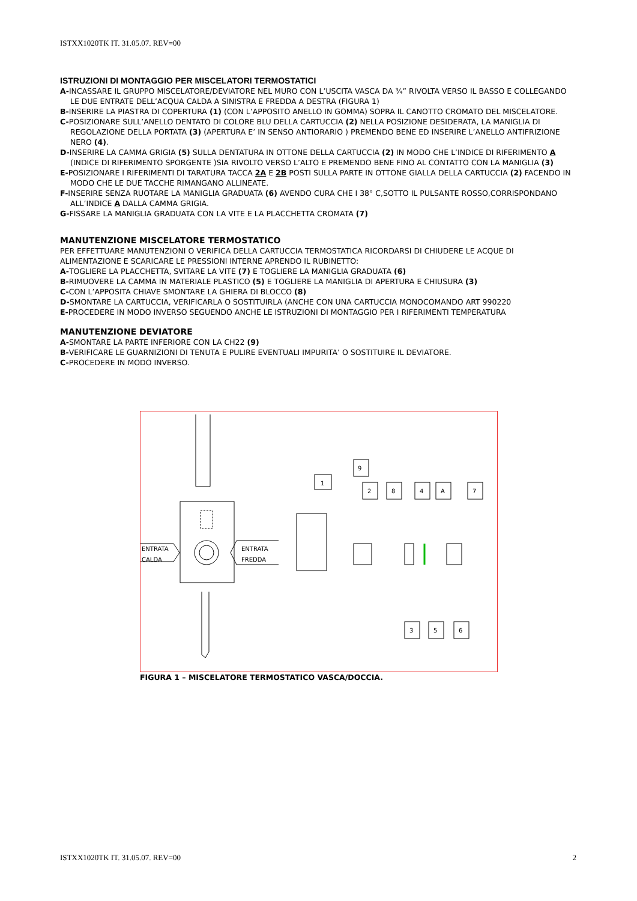ISTXX1020TK IT. 31.05.07. REV=00
ISTRUZIONI DI MONTAGGIO PER MISCELATORI TERMOSTATICI
A-INCASSARE IL GRUPPO MISCELATORE/DEVIATORE NEL MURO CON L’USCITA VASCA DA ¾” RIVOLTA VERSO IL BASSO E COLLEGANDO LE DUE ENTRATE DELL’ACQUA CALDA A SINISTRA E FREDDA A DESTRA (FIGURA 1)
B-INSERIRE LA PIASTRA DI COPERTURA (1) (CON L’APPOSITO ANELLO IN GOMMA) SOPRA IL CANOTTO CROMATO DEL MISCELATORE.
C-POSIZIONARE SULL’ANELLO DENTATO DI COLORE BLU DELLA CARTUCCIA (2) NELLA POSIZIONE DESIDERATA, LA MANIGLIA DI REGOLAZIONE DELLA PORTATA (3) (APERTURA E’ IN SENSO ANTIORARIO ) PREMENDO BENE ED INSERIRE L’ANELLO ANTIFRIZIONE NERO (4).
D-INSERIRE LA CAMMA GRIGIA (5) SULLA DENTATURA IN OTTONE DELLA CARTUCCIA (2) IN MODO CHE L’INDICE DI RIFERIMENTO A (INDICE DI RIFERIMENTO SPORGENTE )SIA RIVOLTO VERSO L’ALTO E PREMENDO BENE FINO AL CONTATTO CON LA MANIGLIA (3)
E-POSIZIONARE I RIFERIMENTI DI TARATURA TACCA 2A E 2B POSTI SULLA PARTE IN OTTONE GIALLA DELLA CARTUCCIA (2) FACENDO IN MODO CHE LE DUE TACCHE RIMANGANO ALLINEATE.
F-INSERIRE SENZA RUOTARE LA MANIGLIA GRADUATA (6) AVENDO CURA CHE I 38° C,SOTTO IL PULSANTE ROSSO,CORRISPONDANO ALL’INDICE A DALLA CAMMA GRIGIA.
G-FISSARE LA MANIGLIA GRADUATA CON LA VITE E LA PLACCHETTA CROMATA (7)
MANUTENZIONE MISCELATORE TERMOSTATICO
PER EFFETTUARE MANUTENZIONI O VERIFICA DELLA CARTUCCIA TERMOSTATICA RICORDARSI DI CHIUDERE LE ACQUE DI ALIMENTAZIONE E SCARICARE LE PRESSIONI INTERNE APRENDO IL RUBINETTO:
A-TOGLIERE LA PLACCHETTA, SVITARE LA VITE (7) E TOGLIERE LA MANIGLIA GRADUATA (6)
B-RIMUOVERE LA CAMMA IN MATERIALE PLASTICO (5) E TOGLIERE LA MANIGLIA DI APERTURA E CHIUSURA (3)
C-CON L’APPOSITA CHIAVE SMONTARE LA GHIERA DI BLOCCO (8)
D-SMONTARE LA CARTUCCIA, VERIFICARLA O SOSTITUIRLA (ANCHE CON UNA CARTUCCIA MONOCOMANDO ART 990220
E-PROCEDERE IN MODO INVERSO SEGUENDO ANCHE LE ISTRUZIONI DI MONTAGGIO PER I RIFERIMENTI TEMPERATURA
MANUTENZIONE DEVIATORE
A-SMONTARE LA PARTE INFERIORE CON LA CH22 (9)
B-VERIFICARE LE GUARNIZIONI DI TENUTA E PULIRE EVENTUALI IMPURITA’ O SOSTITUIRE IL DEVIATORE.
C-PROCEDERE IN MODO INVERSO.
ENTRATA
CALDA
ENTRATA
FREDDA
1
9
2
8
4
A
7
3
5
6
FIGURA 1 – MISCELATORE TERMOSTATICO VASCA/DOCCIA.
ISTXX1020TK IT. 31.05.07. REV=00 2